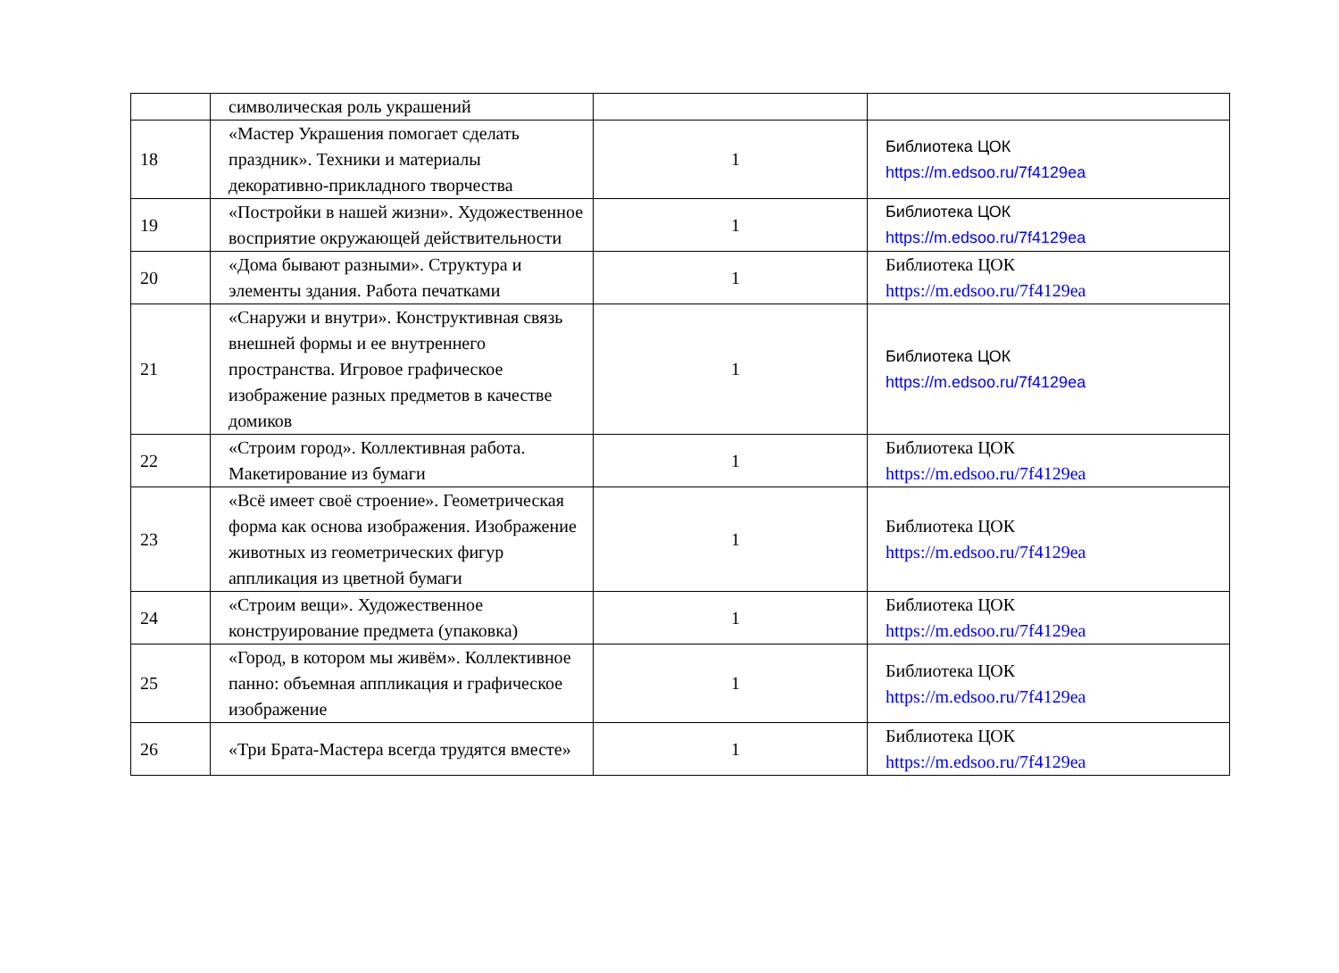| | символическая роль украшений | | |
| 18 | «Мастер Украшения помогает сделать праздник». Техники и материалы декоративно-прикладного творчества | 1 | Библиотека ЦОК https://m.edsoo.ru/7f4129ea |
| 19 | «Постройки в нашей жизни». Художественное восприятие окружающей действительности | 1 | Библиотека ЦОК https://m.edsoo.ru/7f4129ea |
| 20 | «Дома бывают разными». Структура и элементы здания. Работа печатками | 1 | Библиотека ЦОК https://m.edsoo.ru/7f4129ea |
| 21 | «Снаружи и внутри». Конструктивная связь внешней формы и ее внутреннего пространства. Игровое графическое изображение разных предметов в качестве домиков | 1 | Библиотека ЦОК https://m.edsoo.ru/7f4129ea |
| 22 | «Строим город». Коллективная работа. Макетирование из бумаги | 1 | Библиотека ЦОК https://m.edsoo.ru/7f4129ea |
| 23 | «Всё имеет своё строение». Геометрическая форма как основа изображения. Изображение животных из геометрических фигур аппликация из цветной бумаги | 1 | Библиотека ЦОК https://m.edsoo.ru/7f4129ea |
| 24 | «Строим вещи». Художественное конструирование предмета (упаковка) | 1 | Библиотека ЦОК https://m.edsoo.ru/7f4129ea |
| 25 | «Город, в котором мы живём». Коллективное панно: объемная аппликация и графическое изображение | 1 | Библиотека ЦОК https://m.edsoo.ru/7f4129ea |
| 26 | «Три Брата-Мастера всегда трудятся вместе» | 1 | Библиотека ЦОК https://m.edsoo.ru/7f4129ea |